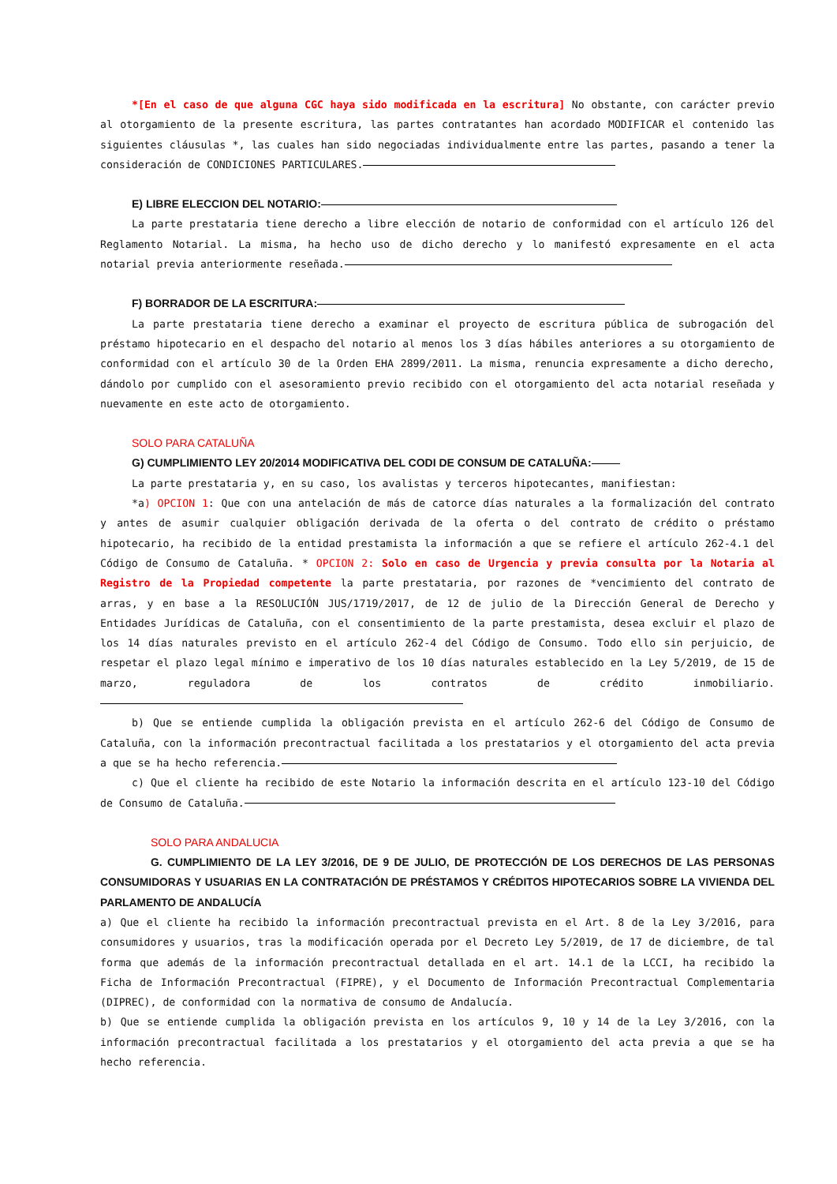*[En el caso de que alguna CGC haya sido modificada en la escritura] No obstante, con carácter previo al otorgamiento de la presente escritura, las partes contratantes han acordado MODIFICAR el contenido las siguientes cláusulas *, las cuales han sido negociadas individualmente entre las partes, pasando a tener la consideración de CONDICIONES PARTICULARES.
E) LIBRE ELECCION DEL NOTARIO:
La parte prestataria tiene derecho a libre elección de notario de conformidad con el artículo 126 del Reglamento Notarial. La misma, ha hecho uso de dicho derecho y lo manifestó expresamente en el acta notarial previa anteriormente reseñada.
F) BORRADOR DE LA ESCRITURA:
La parte prestataria tiene derecho a examinar el proyecto de escritura pública de subrogación del préstamo hipotecario en el despacho del notario al menos los 3 días hábiles anteriores a su otorgamiento de conformidad con el artículo 30 de la Orden EHA 2899/2011. La misma, renuncia expresamente a dicho derecho, dándolo por cumplido con el asesoramiento previo recibido con el otorgamiento del acta notarial reseñada y nuevamente en este acto de otorgamiento.
SOLO PARA CATALUÑA
G) CUMPLIMIENTO LEY 20/2014 MODIFICATIVA DEL CODI DE CONSUM DE CATALUÑA:
La parte prestataria y, en su caso, los avalistas y terceros hipotecantes, manifiestan:
*a) OPCION 1: Que con una antelación de más de catorce días naturales a la formalización del contrato y antes de asumir cualquier obligación derivada de la oferta o del contrato de crédito o préstamo hipotecario, ha recibido de la entidad prestamista la información a que se refiere el artículo 262-4.1 del Código de Consumo de Cataluña. * OPCION 2: Solo en caso de Urgencia y previa consulta por la Notaria al Registro de la Propiedad competente la parte prestataria, por razones de *vencimiento del contrato de arras, y en base a la RESOLUCIÓN JUS/1719/2017, de 12 de julio de la Dirección General de Derecho y Entidades Jurídicas de Cataluña, con el consentimiento de la parte prestamista, desea excluir el plazo de los 14 días naturales previsto en el artículo 262-4 del Código de Consumo. Todo ello sin perjuicio, de respetar el plazo legal mínimo e imperativo de los 10 días naturales establecido en la Ley 5/2019, de 15 de marzo, reguladora de los contratos de crédito inmobiliario.
b) Que se entiende cumplida la obligación prevista en el artículo 262-6 del Código de Consumo de Cataluña, con la información precontractual facilitada a los prestatarios y el otorgamiento del acta previa a que se ha hecho referencia.
c) Que el cliente ha recibido de este Notario la información descrita en el artículo 123-10 del Código de Consumo de Cataluña.
SOLO PARA ANDALUCIA
G. CUMPLIMIENTO DE LA LEY 3/2016, DE 9 DE JULIO, DE PROTECCIÓN DE LOS DERECHOS DE LAS PERSONAS CONSUMIDORAS Y USUARIAS EN LA CONTRATACIÓN DE PRÉSTAMOS Y CRÉDITOS HIPOTECARIOS SOBRE LA VIVIENDA DEL PARLAMENTO DE ANDALUCÍA
a) Que el cliente ha recibido la información precontractual prevista en el Art. 8 de la Ley 3/2016, para consumidores y usuarios, tras la modificación operada por el Decreto Ley 5/2019, de 17 de diciembre, de tal forma que además de la información precontractual detallada en el art. 14.1 de la LCCI, ha recibido la Ficha de Información Precontractual (FIPRE), y el Documento de Información Precontractual Complementaria (DIPREC), de conformidad con la normativa de consumo de Andalucía.
b) Que se entiende cumplida la obligación prevista en los artículos 9, 10 y 14 de la Ley 3/2016, con la información precontractual facilitada a los prestatarios y el otorgamiento del acta previa a que se ha hecho referencia.